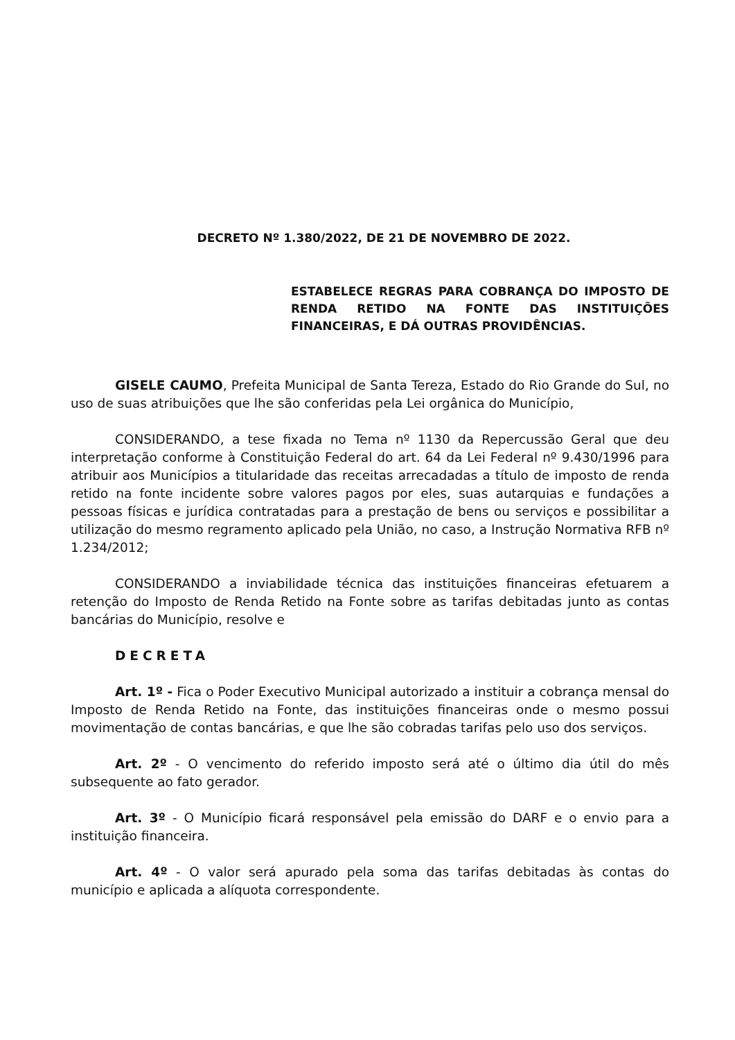DECRETO Nº 1.380/2022, DE 21 DE NOVEMBRO DE 2022.
ESTABELECE REGRAS PARA COBRANÇA DO IMPOSTO DE RENDA RETIDO NA FONTE DAS INSTITUIÇÕES FINANCEIRAS, E DÁ OUTRAS PROVIDÊNCIAS.
GISELE CAUMO, Prefeita Municipal de Santa Tereza, Estado do Rio Grande do Sul, no uso de suas atribuições que lhe são conferidas pela Lei orgânica do Município,
CONSIDERANDO, a tese fixada no Tema nº 1130 da Repercussão Geral que deu interpretação conforme à Constituição Federal do art. 64 da Lei Federal nº 9.430/1996 para atribuir aos Municípios a titularidade das receitas arrecadadas a título de imposto de renda retido na fonte incidente sobre valores pagos por eles, suas autarquias e fundações a pessoas físicas e jurídica contratadas para a prestação de bens ou serviços e possibilitar a utilização do mesmo regramento aplicado pela União, no caso, a Instrução Normativa RFB nº 1.234/2012;
CONSIDERANDO a inviabilidade técnica das instituições financeiras efetuarem a retenção do Imposto de Renda Retido na Fonte sobre as tarifas debitadas junto as contas bancárias do Município, resolve e
DECRETA
Art. 1º - Fica o Poder Executivo Municipal autorizado a instituir a cobrança mensal do Imposto de Renda Retido na Fonte, das instituições financeiras onde o mesmo possui movimentação de contas bancárias, e que lhe são cobradas tarifas pelo uso dos serviços.
Art. 2º - O vencimento do referido imposto será até o último dia útil do mês subsequente ao fato gerador.
Art. 3º - O Município ficará responsável pela emissão do DARF e o envio para a instituição financeira.
Art. 4º - O valor será apurado pela soma das tarifas debitadas às contas do município e aplicada a alíquota correspondente.